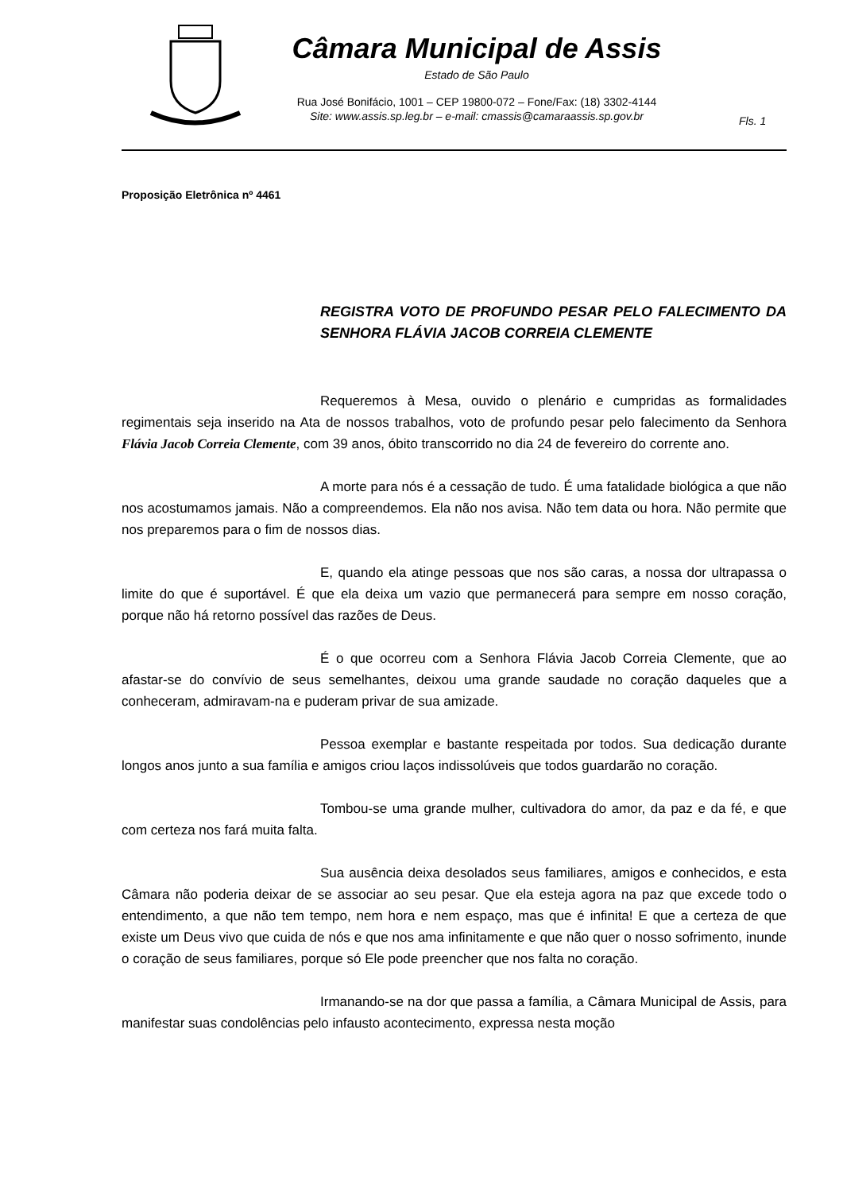Câmara Municipal de Assis
Estado de São Paulo
Rua José Bonifácio, 1001 – CEP 19800-072 – Fone/Fax: (18) 3302-4144
Site: www.assis.sp.leg.br – e-mail: cmassis@camaraassis.sp.gov.br
Fls. 1
Proposição Eletrônica nº 4461
REGISTRA VOTO DE PROFUNDO PESAR PELO FALECIMENTO DA SENHORA FLÁVIA JACOB CORREIA CLEMENTE
Requeremos à Mesa, ouvido o plenário e cumpridas as formalidades regimentais seja inserido na Ata de nossos trabalhos, voto de profundo pesar pelo falecimento da Senhora Flávia Jacob Correia Clemente, com 39 anos, óbito transcorrido no dia 24 de fevereiro do corrente ano.
A morte para nós é a cessação de tudo. É uma fatalidade biológica a que não nos acostumamos jamais. Não a compreendemos. Ela não nos avisa. Não tem data ou hora. Não permite que nos preparemos para o fim de nossos dias.
E, quando ela atinge pessoas que nos são caras, a nossa dor ultrapassa o limite do que é suportável. É que ela deixa um vazio que permanecerá para sempre em nosso coração, porque não há retorno possível das razões de Deus.
É o que ocorreu com a Senhora Flávia Jacob Correia Clemente, que ao afastar-se do convívio de seus semelhantes, deixou uma grande saudade no coração daqueles que a conheceram, admiravam-na e puderam privar de sua amizade.
Pessoa exemplar e bastante respeitada por todos. Sua dedicação durante longos anos junto a sua família e amigos criou laços indissolúveis que todos guardarão no coração.
Tombou-se uma grande mulher, cultivadora do amor, da paz e da fé, e que com certeza nos fará muita falta.
Sua ausência deixa desolados seus familiares, amigos e conhecidos, e esta Câmara não poderia deixar de se associar ao seu pesar. Que ela esteja agora na paz que excede todo o entendimento, a que não tem tempo, nem hora e nem espaço, mas que é infinita! E que a certeza de que existe um Deus vivo que cuida de nós e que nos ama infinitamente e que não quer o nosso sofrimento, inunde o coração de seus familiares, porque só Ele pode preencher que nos falta no coração.
Irmanando-se na dor que passa a família, a Câmara Municipal de Assis, para manifestar suas condolências pelo infausto acontecimento, expressa nesta moção